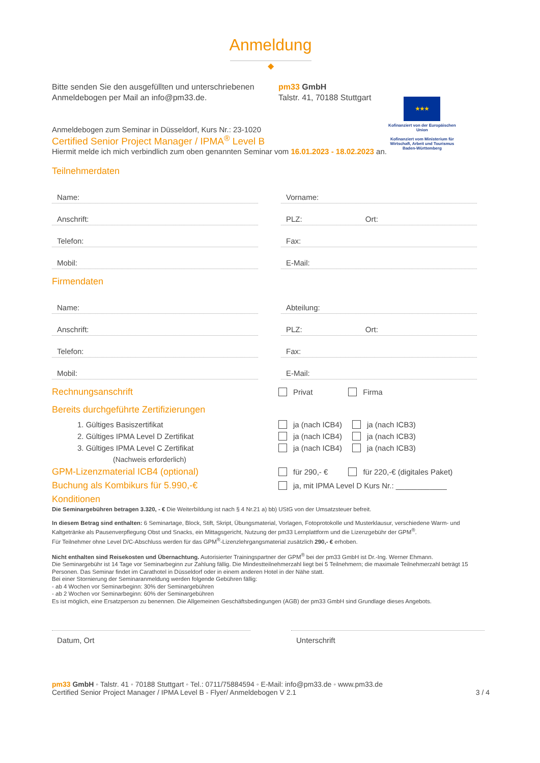Anmeldung
◆
Bitte senden Sie den ausgefüllten und unterschriebenen Anmeldebogen per Mail an info@pm33.de.
pm33 GmbH
Talstr. 41, 70188 Stuttgart
★★★
Kofinanziert von der Europäischen Union
Kofinanziert vom Ministerium für Wirtschaft, Arbeit und Tourismus Baden-Württemberg
Anmeldebogen zum Seminar in Düsseldorf, Kurs Nr.: 23-1020
Certified Senior Project Manager / IPMA<sup>®</sup> Level B
Hiermit melde ich mich verbindlich zum oben genannten Seminar vom 16.01.2023 - 18.02.2023 an.
Teilnehmerdaten
Name:
Vorname:
Anschrift:
PLZ: Ort:
Telefon:
Fax:
Mobil:
E-Mail:
Firmendaten
Name:
Abteilung:
Anschrift:
PLZ: Ort:
Telefon:
Fax:
Mobil:
E-Mail:
Rechnungsanschrift Privat Firma
Bereits durchgeführte Zertifizierungen
1. Gültiges Basiszertifikat ja (nach ICB4) ja (nach ICB3)
2. Gültiges IPMA Level D Zertifikat ja (nach ICB4) ja (nach ICB3)
3. Gültiges IPMA Level C Zertifikat ja (nach ICB4) ja (nach ICB3)
(Nachweis erforderlich)
GPM-Lizenzmaterial ICB4 (optional) für 290,- € für 220,-€ (digitales Paket)
Buchung als Kombikurs für 5.990,-€ ja, mit IPMA Level D Kurs Nr.: ____________
Konditionen
Die Seminargebühren betragen 3.320, - € Die Weiterbildung ist nach § 4 Nr.21 a) bb) UStG von der Umsatzsteuer befreit.
In diesem Betrag sind enthalten: 6 Seminartage, Block, Stift, Skript, Übungsmaterial, Vorlagen, Fotoprotokolle und Musterklausur, verschiedene Warm- und Kaltgetränke als Pausenverpflegung Obst und Snacks, ein Mittagsgericht, Nutzung der pm33 Lernplattform und die Lizenzgebühr der GPM<sup>®</sup>.
Für Teilnehmer ohne Level D/C-Abschluss werden für das GPM<sup>®</sup>-Lizenzlehrgangsmaterial zusätzlich 290,- € erhoben.
Nicht enthalten sind Reisekosten und Übernachtung. Autorisierter Trainingspartner der GPM<sup>®</sup> bei der pm33 GmbH ist Dr.-Ing. Werner Ehmann.
Die Seminargebühr ist 14 Tage vor Seminarbeginn zur Zahlung fällig. Die Mindestteilnehmerzahl liegt bei 5 Teilnehmern; die maximale Teilnehmerzahl beträgt 15 Personen. Das Seminar findet im Carathotel in Düsseldorf oder in einem anderen Hotel in der Nähe statt.
Bei einer Stornierung der Seminaranmeldung werden folgende Gebühren fällig:
- ab 4 Wochen vor Seminarbeginn: 30% der Seminargebühren
- ab 2 Wochen vor Seminarbeginn: 60% der Seminargebühren
Es ist möglich, eine Ersatzperson zu benennen. Die Allgemeinen Geschäftsbedingungen (AGB) der pm33 GmbH sind Grundlage dieses Angebots.
Datum, Ort Unterschrift
pm33 GmbH ◦ Talstr. 41 ◦ 70188 Stuttgart ◦ Tel.: 0711/75884594 ◦ E-Mail: info@pm33.de ◦ www.pm33.de
Certified Senior Project Manager / IPMA Level B - Flyer/ Anmeldebogen V 2.1 3 / 4